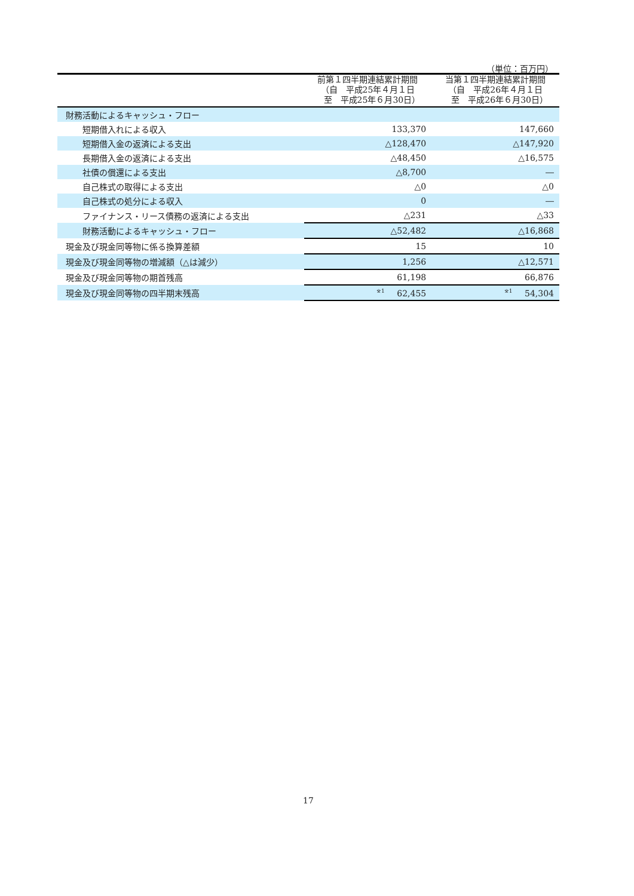（単位：百万円）
| | 前第１四半期連結累計期間 （自 平成25年４月１日 至 平成25年６月30日） | 当第１四半期連結累計期間 （自 平成26年４月１日 至 平成26年６月30日） |
| --- | --- | --- |
| 財務活動によるキャッシュ・フロー | | |
| 短期借入れによる収入 | 133,370 | 147,660 |
| 短期借入金の返済による支出 | △128,470 | △147,920 |
| 長期借入金の返済による支出 | △48,450 | △16,575 |
| 社債の償還による支出 | △8,700 | ― |
| 自己株式の取得による支出 | △0 | △0 |
| 自己株式の処分による収入 | 0 | ― |
| ファイナンス・リース債務の返済による支出 | △231 | △33 |
| 財務活動によるキャッシュ・フロー | △52,482 | △16,868 |
| 現金及び現金同等物に係る換算差額 | 15 | 10 |
| 現金及び現金同等物の増減額（△は減少） | 1,256 | △12,571 |
| 現金及び現金同等物の期首残高 | 61,198 | 66,876 |
| 現金及び現金同等物の四半期末残高 | <sup>※1</sup> 62,455 | <sup>※1</sup> 54,304 |
17